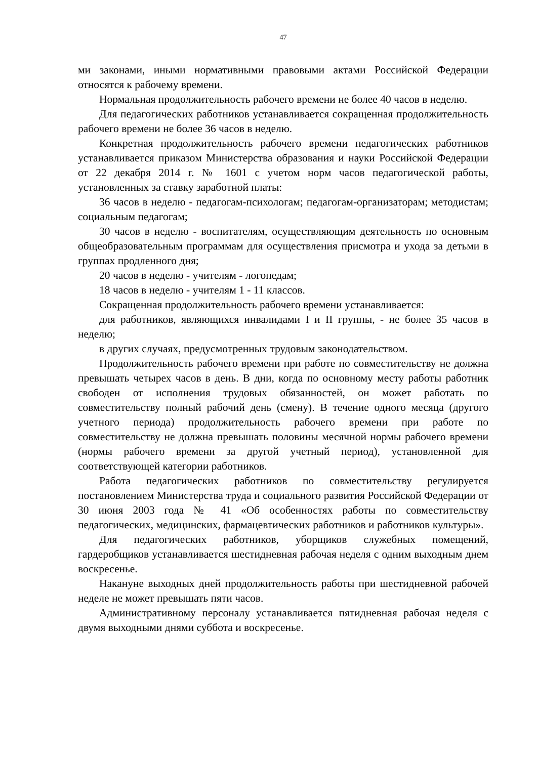47
ми законами, иными нормативными правовыми актами Российской Федерации относятся к рабочему времени.
Нормальная продолжительность рабочего времени не более 40 часов в неделю.
Для педагогических работников устанавливается сокращенная продолжительность рабочего времени не более 36 часов в неделю.
Конкретная продолжительность рабочего времени педагогических работников устанавливается приказом Министерства образования и науки Российской Федерации от 22 декабря 2014 г. № 1601 с учетом норм часов педагогической работы, установленных за ставку заработной платы:
36 часов в неделю - педагогам-психологам; педагогам-организаторам; методистам; социальным педагогам;
30 часов в неделю - воспитателям, осуществляющим деятельность по основным общеобразовательным программам для осуществления присмотра и ухода за детьми в группах продленного дня;
20 часов в неделю - учителям - логопедам;
18 часов в неделю - учителям 1 - 11 классов.
Сокращенная продолжительность рабочего времени устанавливается:
для работников, являющихся инвалидами I и II группы, - не более 35 часов в неделю;
в других случаях, предусмотренных трудовым законодательством.
Продолжительность рабочего времени при работе по совместительству не должна превышать четырех часов в день. В дни, когда по основному месту работы работник свободен от исполнения трудовых обязанностей, он может работать по совместительству полный рабочий день (смену). В течение одного месяца (другого учетного периода) продолжительность рабочего времени при работе по совместительству не должна превышать половины месячной нормы рабочего времени (нормы рабочего времени за другой учетный период), установленной для соответствующей категории работников.
Работа педагогических работников по совместительству регулируется постановлением Министерства труда и социального развития Российской Федерации от 30 июня 2003 года № 41 «Об особенностях работы по совместительству педагогических, медицинских, фармацевтических работников и работников культуры».
Для педагогических работников, уборщиков служебных помещений, гардеробщиков устанавливается шестидневная рабочая неделя с одним выходным днем воскресенье.
Накануне выходных дней продолжительность работы при шестидневной рабочей неделе не может превышать пяти часов.
Административному персоналу устанавливается пятидневная рабочая неделя с двумя выходными днями суббота и воскресенье.